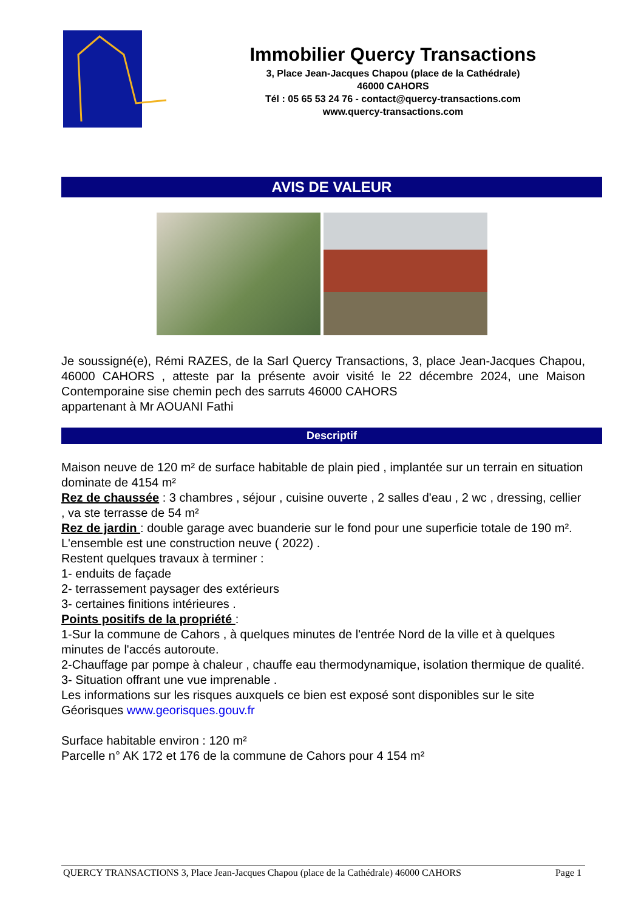Immobilier Quercy Transactions
3, Place Jean-Jacques Chapou (place de la Cathédrale)
46000 CAHORS
Tél : 05 65 53 24 76 - contact@quercy-transactions.com
www.quercy-transactions.com
AVIS DE VALEUR
Je soussigné(e), Rémi RAZES, de la Sarl Quercy Transactions, 3, place Jean-Jacques Chapou, 46000 CAHORS , atteste par la présente avoir visité le 22 décembre 2024, une Maison Contemporaine sise chemin pech des sarruts 46000 CAHORS
appartenant à Mr AOUANI Fathi
Descriptif
Maison neuve de 120 m² de surface habitable de plain pied , implantée sur un terrain en situation dominate de 4154 m²
Rez de chaussée : 3 chambres , séjour , cuisine ouverte , 2 salles d'eau , 2 wc , dressing, cellier , va ste terrasse de 54 m²
Rez de jardin : double garage avec buanderie sur le fond pour une superficie totale de 190 m².
L'ensemble est une construction neuve ( 2022) .
Restent quelques travaux à terminer :
1- enduits de façade
2- terrassement paysager des extérieurs
3- certaines finitions intérieures .
Points positifs de la propriété :
1-Sur la commune de Cahors , à quelques minutes de l'entrée Nord de la ville et à quelques minutes de l'accés autoroute.
2-Chauffage par pompe à chaleur , chauffe eau thermodynamique, isolation thermique de qualité.
3- Situation offrant une vue imprenable .
Les informations sur les risques auxquels ce bien est exposé sont disponibles sur le site Géorisques www.georisques.gouv.fr
Surface habitable environ : 120 m²
Parcelle n° AK 172 et 176 de la commune de Cahors pour 4 154 m²
QUERCY TRANSACTIONS 3, Place Jean-Jacques Chapou (place de la Cathédrale) 46000 CAHORS Page 1